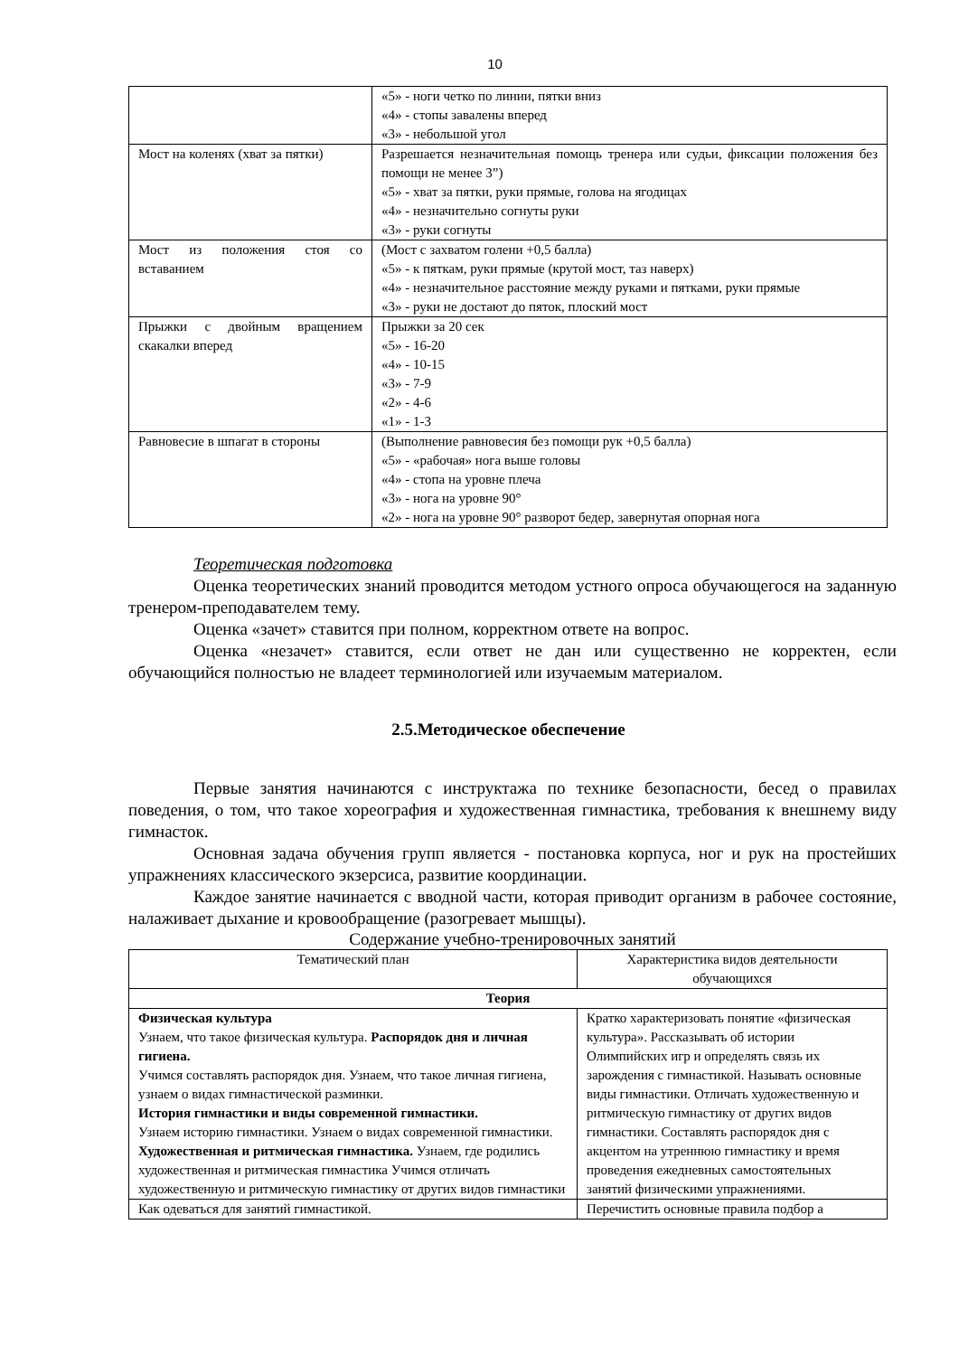10
| | «5» - ноги четко по линии, пятки вниз «4» - стопы завалены вперед «3» - небольшой угол |
| Мост на коленях (хват за пятки) | Разрешается незначительная помощь тренера или судьи, фиксации положения без помощи не менее 3”) «5» - хват за пятки, руки прямые, голова на ягодицах «4» - незначительно согнуты руки «3» - руки согнуты |
| Мост из положения стоя со вставанием | (Мост с захватом голени +0,5 балла) «5» - к пяткам, руки прямые (крутой мост, таз наверх) «4» - незначительное расстояние между руками и пятками, руки прямые «3» - руки не достают до пяток, плоский мост |
| Прыжки с двойным вращением скакалки вперед | Прыжки за 20 сек «5» - 16-20 «4» - 10-15 «3» - 7-9 «2» - 4-6 «1» - 1-3 |
| Равновесие в шпагат в стороны | (Выполнение равновесия без помощи рук +0,5 балла) «5» - «рабочая» нога выше головы «4» - стопа на уровне плеча «3» - нога на уровне 90° «2» - нога на уровне 90° разворот бедер, завернутая опорная нога |
Теоретическая подготовка
Оценка теоретических знаний проводится методом устного опроса обучающегося на заданную тренером-преподавателем тему.
Оценка «зачет» ставится при полном, корректном ответе на вопрос.
Оценка «незачет» ставится, если ответ не дан или существенно не корректен, если обучающийся полностью не владеет терминологией или изучаемым материалом.
2.5.Методическое обеспечение
Первые занятия начинаются с инструктажа по технике безопасности, бесед о правилах поведения, о том, что такое хореография и художественная гимнастика, требования к внешнему виду гимнасток.
Основная задача обучения групп является - постановка корпуса, ног и рук на простейших упражнениях классического экзерсиса, развитие координации.
Каждое занятие начинается с вводной части, которая приводит организм в рабочее состояние, налаживает дыхание и кровообращение (разогревает мышцы).
Содержание учебно-тренировочных занятий
| Тематический план | Характеристика видов деятельности обучающихся |
| --- | --- |
| Теория | |
| Физическая культура Узнаем, что такое физическая культура. Распорядок дня и личная гигиена. Учимся составлять распорядок дня. Узнаем, что такое личная гигиена, узнаем о видах гимнастической разминки. История гимнастики и виды современной гимнастики. Узнаем историю гимнастики. Узнаем о видах современной гимнастики. Художественная и ритмическая гимнастика. Узнаем, где родились художественная и ритмическая гимнастика Учимся отличать художественную и ритмическую гимнастику от других видов гимнастики | Кратко характеризовать понятие «физическая культура». Рассказывать об истории Олимпийских игр и определять связь их зарождения с гимнастикой. Называть основные виды гимнастики. Отличать художественную и ритмическую гимнастику от других видов гимнастики. Составлять распорядок дня с акцентом на утреннюю гимнастику и время проведения ежедневных самостоятельных занятий физическими упражнениями. |
| Как одеваться для занятий гимнастикой. | Перечистить основные правила подбор а |